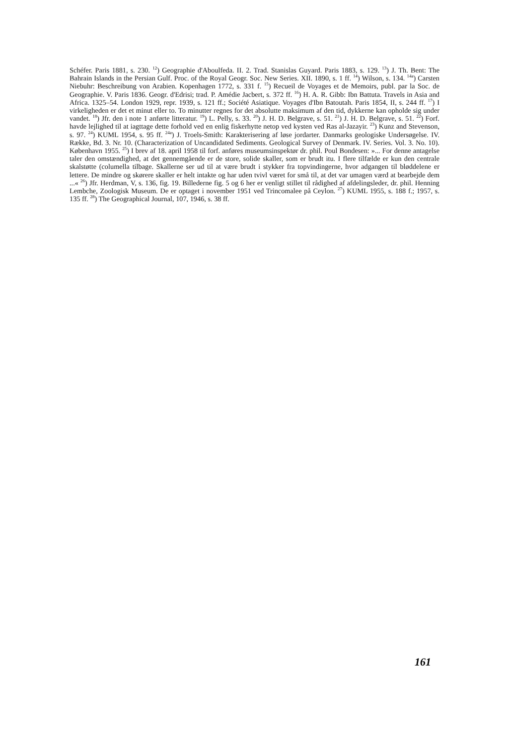Schéfer. Paris 1881, s. 230. <sup>12</sup>) Geographie d'Aboulfeda. II. 2. Trad. Stanislas Guyard. Paris 1883, s. 129. <sup>13</sup>) J. Th. Bent: The Bahrain Islands in the Persian Gulf. Proc. of the Royal Geogr. Soc. New Series. XII. 1890, s. 1 ff. <sup>14</sup>) Wilson, s. 134. <sup>14a</sup>) Carsten Niebuhr: Beschreibung von Arabien. Kopenhagen 1772, s. 331 f. <sup>15</sup>) Recueil de Voyages et de Memoirs, publ. par la Soc. de Geographie. V. Paris 1836. Geogr. d'Edrisi; trad. P. Amédie Jacbert, s. 372 ff. <sup>16</sup>) H. A. R. Gibb: Ibn Battuta. Travels in Asia and Africa. 1325–54. London 1929, repr. 1939, s. 121 ff.; Société Asiatique. Voyages d'Ibn Batoutah. Paris 1854, II, s. 244 ff. <sup>17</sup>) I virkeligheden er det et minut eller to. To minutter regnes for det absolutte maksimum af den tid, dykkerne kan opholde sig under vandet. <sup>18</sup>) Jfr. den i note 1 anførte litteratur. <sup>19</sup>) L. Pelly, s. 33. <sup>20</sup>) J. H. D. Belgrave, s. 51. <sup>21</sup>) J. H. D. Belgrave, s. 51. <sup>22</sup>) Forf. havde lejlighed til at iagttage dette forhold ved en enlig fiskerhytte netop ved kysten ved Ras al-Jazayir. <sup>23</sup>) Kunz and Stevenson, s. 97. <sup>24</sup>) KUML 1954, s. 95 ff. <sup>24a</sup>) J. Troels-Smith: Karakterisering af løse jordarter. Danmarks geologiske Undersøgelse. IV. Række, Bd. 3. Nr. 10. (Characterization of Uncandidated Sediments. Geological Survey of Denmark. IV. Series. Vol. 3. No. 10). København 1955. <sup>25</sup>) I brev af 18. april 1958 til forf. anføres museumsinspektør dr. phil. Poul Bondesen: »... For denne antagelse taler den omstændighed, at det gennemgående er de store, solide skaller, som er brudt itu. I flere tilfælde er kun den centrale skalstøtte (columella tilbage. Skallerne ser ud til at være brudt i stykker fra topvindingerne, hvor adgangen til bløddelene er lettere. De mindre og skørere skaller er helt intakte og har uden tvivl været for små til, at det var umagen værd at bearbejde dem ...« <sup>26</sup>) Jfr. Herdman, V, s. 136, fig. 19. Billederne fig. 5 og 6 her er venligt stillet til rådighed af afdelingsleder, dr. phil. Henning Lembche, Zoologisk Museum. De er optaget i november 1951 ved Trincomalee på Ceylon. <sup>27</sup>) KUML 1955, s. 188 f.; 1957, s. 135 ff. <sup>28</sup>) The Geographical Journal, 107, 1946, s. 38 ff.
161